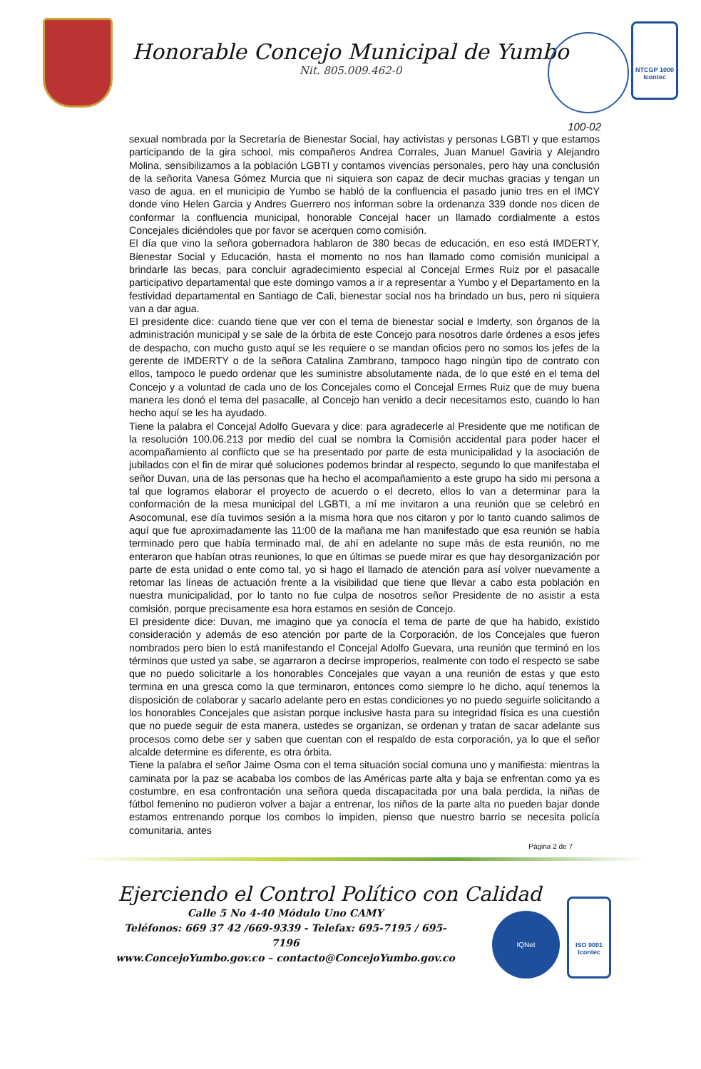Honorable Concejo Municipal de Yumbo
Nit. 805.009.462-0
NTCGP 1000
Icontec
100-02
sexual nombrada por la Secretaría de Bienestar Social, hay activistas y personas LGBTI y que estamos participando de la gira school, mis compañeros Andrea Corrales, Juan Manuel Gaviria y Alejandro Molina, sensibilizamos a la población LGBTI y contamos vivencias personales, pero hay una conclusión de la señorita Vanesa Gómez Murcia que ni siquiera son capaz de decir muchas gracias y tengan un vaso de agua. en el municipio de Yumbo se habló de la confluencia el pasado junio tres en el IMCY donde vino Helen Garcia y Andres Guerrero nos informan sobre la ordenanza 339 donde nos dicen de conformar la confluencia municipal, honorable Concejal hacer un llamado cordialmente a estos Concejales diciéndoles que por favor se acerquen como comisión.
El día que vino la señora gobernadora hablaron de 380 becas de educación, en eso está IMDERTY, Bienestar Social y Educación, hasta el momento no nos han llamado como comisión municipal a brindarle las becas, para concluir agradecimiento especial al Concejal Ermes Ruiz por el pasacalle participativo departamental que este domingo vamos a ir a representar a Yumbo y el Departamento en la festividad departamental en Santiago de Cali, bienestar social nos ha brindado un bus, pero ni siquiera van a dar agua.
El presidente dice: cuando tiene que ver con el tema de bienestar social e Imderty, son órganos de la administración municipal y se sale de la órbita de este Concejo para nosotros darle órdenes a esos jefes de despacho, con mucho gusto aquí se les requiere o se mandan oficios pero no somos los jefes de la gerente de IMDERTY o de la señora Catalina Zambrano, tampoco hago ningún tipo de contrato con ellos, tampoco le puedo ordenar que les suministre absolutamente nada, de lo que esté en el tema del Concejo y a voluntad de cada uno de los Concejales como el Concejal Ermes Ruiz que de muy buena manera les donó el tema del pasacalle, al Concejo han venido a decir necesitamos esto, cuando lo han hecho aquí se les ha ayudado.
Tiene la palabra el Concejal Adolfo Guevara y dice: para agradecerle al Presidente que me notifican de la resolución 100.06.213 por medio del cual se nombra la Comisión accidental para poder hacer el acompañamiento al conflicto que se ha presentado por parte de esta municipalidad y la asociación de jubilados con el fin de mirar qué soluciones podemos brindar al respecto, segundo lo que manifestaba el señor Duvan, una de las personas que ha hecho el acompañamiento a este grupo ha sido mi persona a tal que logramos elaborar el proyecto de acuerdo o el decreto, ellos lo van a determinar para la conformación de la mesa municipal del LGBTI, a mí me invitaron a una reunión que se celebró en Asocomunal, ese día tuvimos sesión a la misma hora que nos citaron y por lo tanto cuando salimos de aquí que fue aproximadamente las 11:00 de la mañana me han manifestado que esa reunión se había terminado pero que había terminado mal, de ahí en adelante no supe más de esta reunión, no me enteraron que habían otras reuniones, lo que en últimas se puede mirar es que hay desorganización por parte de esta unidad o ente como tal, yo si hago el llamado de atención para así volver nuevamente a retomar las líneas de actuación frente a la visibilidad que tiene que llevar a cabo esta población en nuestra municipalidad, por lo tanto no fue culpa de nosotros señor Presidente de no asistir a esta comisión, porque precisamente esa hora estamos en sesión de Concejo.
El presidente dice: Duvan, me imagino que ya conocía el tema de parte de que ha habido, existido consideración y además de eso atención por parte de la Corporación, de los Concejales que fueron nombrados pero bien lo está manifestando el Concejal Adolfo Guevara, una reunión que terminó en los términos que usted ya sabe, se agarraron a decirse improperios, realmente con todo el respecto se sabe que no puedo solicitarle a los honorables Concejales que vayan a una reunión de estas y que esto termina en una gresca como la que terminaron, entonces como siempre lo he dicho, aquí tenemos la disposición de colaborar y sacarlo adelante pero en estas condiciones yo no puedo seguirle solicitando a los honorables Concejales que asistan porque inclusive hasta para su integridad física es una cuestión que no puede seguir de esta manera, ustedes se organizan, se ordenan y tratan de sacar adelante sus procesos como debe ser y saben que cuentan con el respaldo de esta corporación, ya lo que el señor alcalde determine es diferente, es otra órbita.
Tiene la palabra el señor Jaime Osma con el tema situación social comuna uno y manifiesta: mientras la caminata por la paz se acababa los combos de las Américas parte alta y baja se enfrentan como ya es costumbre, en esa confrontación una señora queda discapacitada por una bala perdida, la niñas de fútbol femenino no pudieron volver a bajar a entrenar, los niños de la parte alta no pueden bajar donde estamos entrenando porque los combos lo impiden, pienso que nuestro barrio se necesita policía comunitaria, antes
Página 2 de 7
Ejerciendo el Control Político con Calidad
Calle 5 No 4-40 Módulo Uno CAMY
Teléfonos: 669 37 42 /669-9339 - Telefax: 695-7195 / 695-7196
www.ConcejoYumbo.gov.co – contacto@ConcejoYumbo.gov.co
IQNet
ISO 9001
Icontec